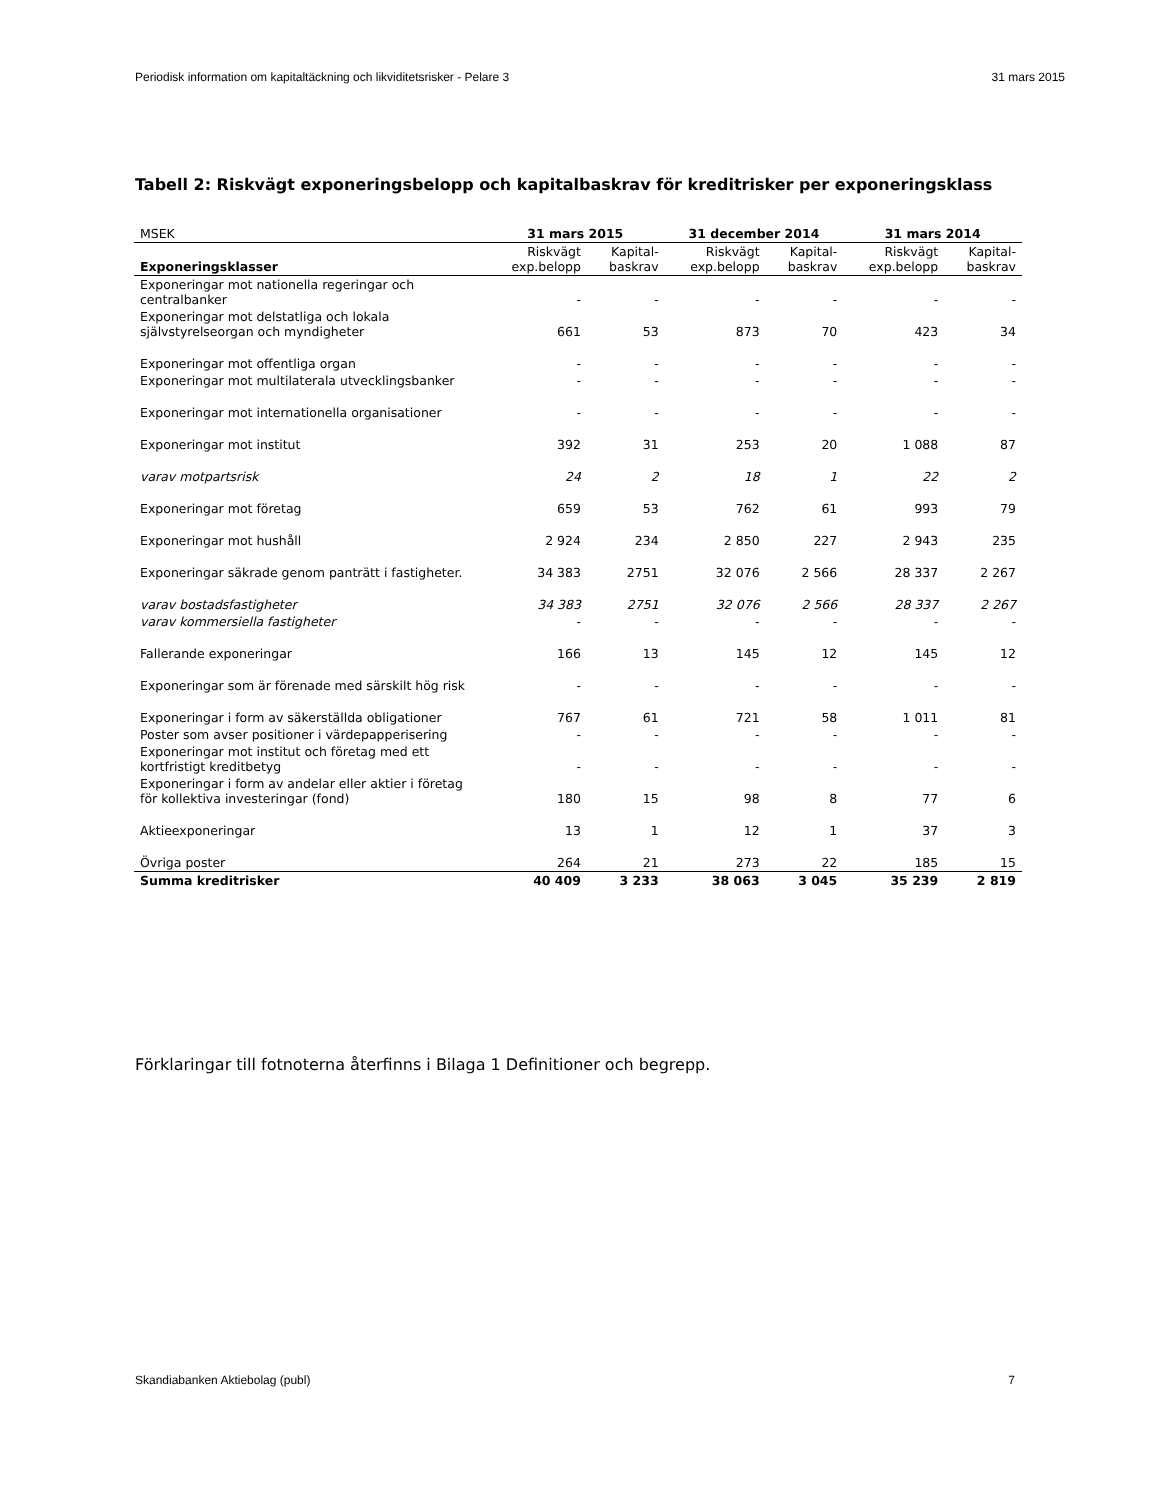Periodisk information om kapitaltäckning och likviditetsrisker - Pelare 3 31 mars 2015
Tabell 2: Riskvägt exponeringsbelopp och kapitalbaskrav för kreditrisker per exponeringsklass
| MSEK | 31 mars 2015 | | 31 december 2014 | | 31 mars 2014 | |
| --- | --- | --- | --- | --- | --- | --- |
| Exponeringsklasser | Riskvägt exp.belopp | Kapital-baskrav | Riskvägt exp.belopp | Kapital-baskrav | Riskvägt exp.belopp | Kapital-baskrav |
| Exponeringar mot nationella regeringar och centralbanker | - | - | - | - | - | - |
| Exponeringar mot delstatliga och lokala självstyrelseorgan och myndigheter | 661 | 53 | 873 | 70 | 423 | 34 |
| Exponeringar mot offentliga organ | - | - | - | - | - | - |
| Exponeringar mot multilaterala utvecklingsbanker | - | - | - | - | - | - |
| Exponeringar mot internationella organisationer | - | - | - | - | - | - |
| Exponeringar mot institut | 392 | 31 | 253 | 20 | 1 088 | 87 |
| varav motpartsrisk | 24 | 2 | 18 | 1 | 22 | 2 |
| Exponeringar mot företag | 659 | 53 | 762 | 61 | 993 | 79 |
| Exponeringar mot hushåll | 2 924 | 234 | 2 850 | 227 | 2 943 | 235 |
| Exponeringar säkrade genom panträtt i fastigheter. | 34 383 | 2751 | 32 076 | 2 566 | 28 337 | 2 267 |
| varav bostadsfastigheter | 34 383 | 2751 | 32 076 | 2 566 | 28 337 | 2 267 |
| varav kommersiella fastigheter | - | - | - | - | - | - |
| Fallerande exponeringar | 166 | 13 | 145 | 12 | 145 | 12 |
| Exponeringar som är förenade med särskilt hög risk | - | - | - | - | - | - |
| Exponeringar i form av säkerställda obligationer | 767 | 61 | 721 | 58 | 1 011 | 81 |
| Poster som avser positioner i värdepapperisering | - | - | - | - | - | - |
| Exponeringar mot institut och företag med ett kortfristigt kreditbetyg | - | - | - | - | - | - |
| Exponeringar i form av andelar eller aktier i företag för kollektiva investeringar (fond) | 180 | 15 | 98 | 8 | 77 | 6 |
| Aktieexponeringar | 13 | 1 | 12 | 1 | 37 | 3 |
| Övriga poster | 264 | 21 | 273 | 22 | 185 | 15 |
| Summa kreditrisker | 40 409 | 3 233 | 38 063 | 3 045 | 35 239 | 2 819 |
Förklaringar till fotnoterna återfinns i Bilaga 1 Definitioner och begrepp.
Skandiabanken Aktiebolag (publ) 7